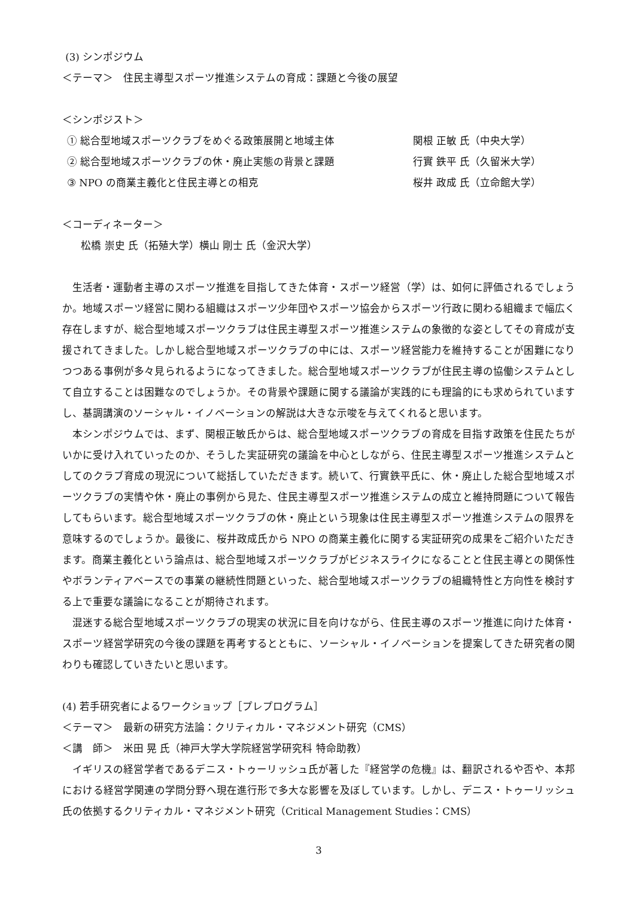(3) シンポジウム
＜テーマ＞　住民主導型スポーツ推進システムの育成：課題と今後の展望
＜シンポジスト＞
① 総合型地域スポーツクラブをめぐる政策展開と地域主体 関根 正敏 氏（中央大学）
② 総合型地域スポーツクラブの休・廃止実態の背景と課題 行實 鉄平 氏（久留米大学）
③ NPO の商業主義化と住民主導との相克 桜井 政成 氏（立命館大学）
＜コーディネーター＞
松橋 崇史 氏（拓殖大学）横山 剛士 氏（金沢大学）
生活者・運動者主導のスポーツ推進を目指してきた体育・スポーツ経営（学）は、如何に評価されるでしょうか。地域スポーツ経営に関わる組織はスポーツ少年団やスポーツ協会からスポーツ行政に関わる組織まで幅広く存在しますが、総合型地域スポーツクラブは住民主導型スポーツ推進システムの象徴的な姿としてその育成が支援されてきました。しかし総合型地域スポーツクラブの中には、スポーツ経営能力を維持することが困難になりつつある事例が多々見られるようになってきました。総合型地域スポーツクラブが住民主導の協働システムとして自立することは困難なのでしょうか。その背景や課題に関する議論が実践的にも理論的にも求められていますし、基調講演のソーシャル・イノベーションの解説は大きな示唆を与えてくれると思います。
本シンポジウムでは、まず、関根正敏氏からは、総合型地域スポーツクラブの育成を目指す政策を住民たちがいかに受け入れていったのか、そうした実証研究の議論を中心としながら、住民主導型スポーツ推進システムとしてのクラブ育成の現況について総括していただきます。続いて、行實鉄平氏に、休・廃止した総合型地域スポーツクラブの実情や休・廃止の事例から見た、住民主導型スポーツ推進システムの成立と維持問題について報告してもらいます。総合型地域スポーツクラブの休・廃止という現象は住民主導型スポーツ推進システムの限界を意味するのでしょうか。最後に、桜井政成氏から NPO の商業主義化に関する実証研究の成果をご紹介いただきます。商業主義化という論点は、総合型地域スポーツクラブがビジネスライクになることと住民主導との関係性やボランティアベースでの事業の継続性問題といった、総合型地域スポーツクラブの組織特性と方向性を検討する上で重要な議論になることが期待されます。
混迷する総合型地域スポーツクラブの現実の状況に目を向けながら、住民主導のスポーツ推進に向けた体育・スポーツ経営学研究の今後の課題を再考するとともに、ソーシャル・イノベーションを提案してきた研究者の関わりも確認していきたいと思います。
(4) 若手研究者によるワークショップ［プレプログラム］
＜テーマ＞　最新の研究方法論：クリティカル・マネジメント研究（CMS）
＜講　師＞　米田 晃 氏（神戸大学大学院経営学研究科 特命助教）
イギリスの経営学者であるデニス・トゥーリッシュ氏が著した『経営学の危機』は、翻訳されるや否や、本邦における経営学関連の学問分野へ現在進行形で多大な影響を及ぼしています。しかし、デニス・トゥーリッシュ氏の依拠するクリティカル・マネジメント研究（Critical Management Studies：CMS）
3